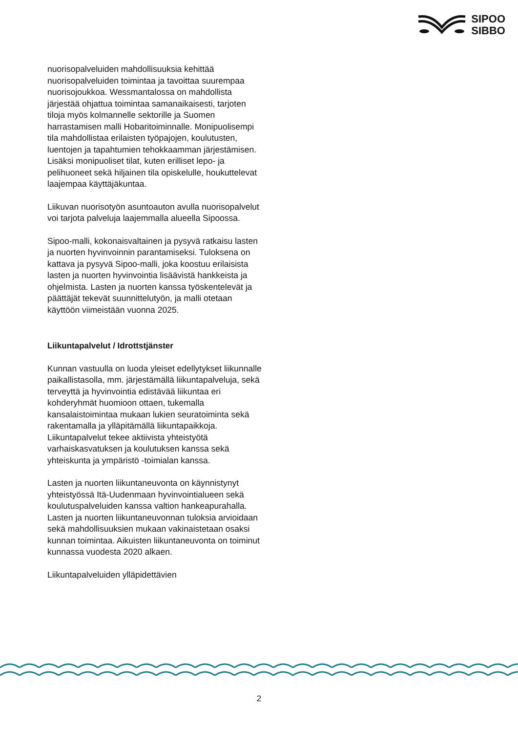SIPOO
SIBBO
nuorisopalveluiden mahdollisuuksia kehittää nuorisopalveluiden toimintaa ja tavoittaa suurempaa nuorisojoukkoa. Wessmantalossa on mahdollista järjestää ohjattua toimintaa samanaikaisesti, tarjoten tiloja myös kolmannelle sektorille ja Suomen harrastamisen malli Hobaritoiminnalle. Monipuolisempi tila mahdollistaa erilaisten työpajojen, koulutusten, luentojen ja tapahtumien tehokkaamman järjestämisen. Lisäksi monipuoliset tilat, kuten erilliset lepo- ja pelihuoneet sekä hiljainen tila opiskelulle, houkuttelevat laajempaa käyttäjäkuntaa.
Liikuvan nuorisotyön asuntoauton avulla nuorisopalvelut voi tarjota palveluja laajemmalla alueella Sipoossa.
Sipoo-malli, kokonaisvaltainen ja pysyvä ratkaisu lasten ja nuorten hyvinvoinnin parantamiseksi. Tuloksena on kattava ja pysyvä Sipoo-malli, joka koostuu erilaisista lasten ja nuorten hyvinvointia lisäävistä hankkeista ja ohjelmista. Lasten ja nuorten kanssa työskentelevät ja päättäjät tekevät suunnittelutyön, ja malli otetaan käyttöön viimeistään vuonna 2025.
Liikuntapalvelut / Idrottstjänster
Kunnan vastuulla on luoda yleiset edellytykset liikunnalle paikallistasolla, mm. järjestämällä liikuntapalveluja, sekä terveyttä ja hyvinvointia edistävää liikuntaa eri kohderyhmät huomioon ottaen, tukemalla kansalaistoimintaa mukaan lukien seuratoiminta sekä rakentamalla ja ylläpitämällä liikuntapaikkoja. Liikuntapalvelut tekee aktiivista yhteistyötä varhaiskasvatuksen ja koulutuksen kanssa sekä yhteiskunta ja ympäristö -toimialan kanssa.
Lasten ja nuorten liikuntaneuvonta on käynnistynyt yhteistyössä Itä-Uudenmaan hyvinvointialueen sekä koulutuspalveluiden kanssa valtion hankeapurahalla. Lasten ja nuorten liikuntaneuvonnan tuloksia arvioidaan sekä mahdollisuuksien mukaan vakinaistetaan osaksi kunnan toimintaa. Aikuisten liikuntaneuvonta on toiminut kunnassa vuodesta 2020 alkaen.
Liikuntapalveluiden ylläpidettävien
2